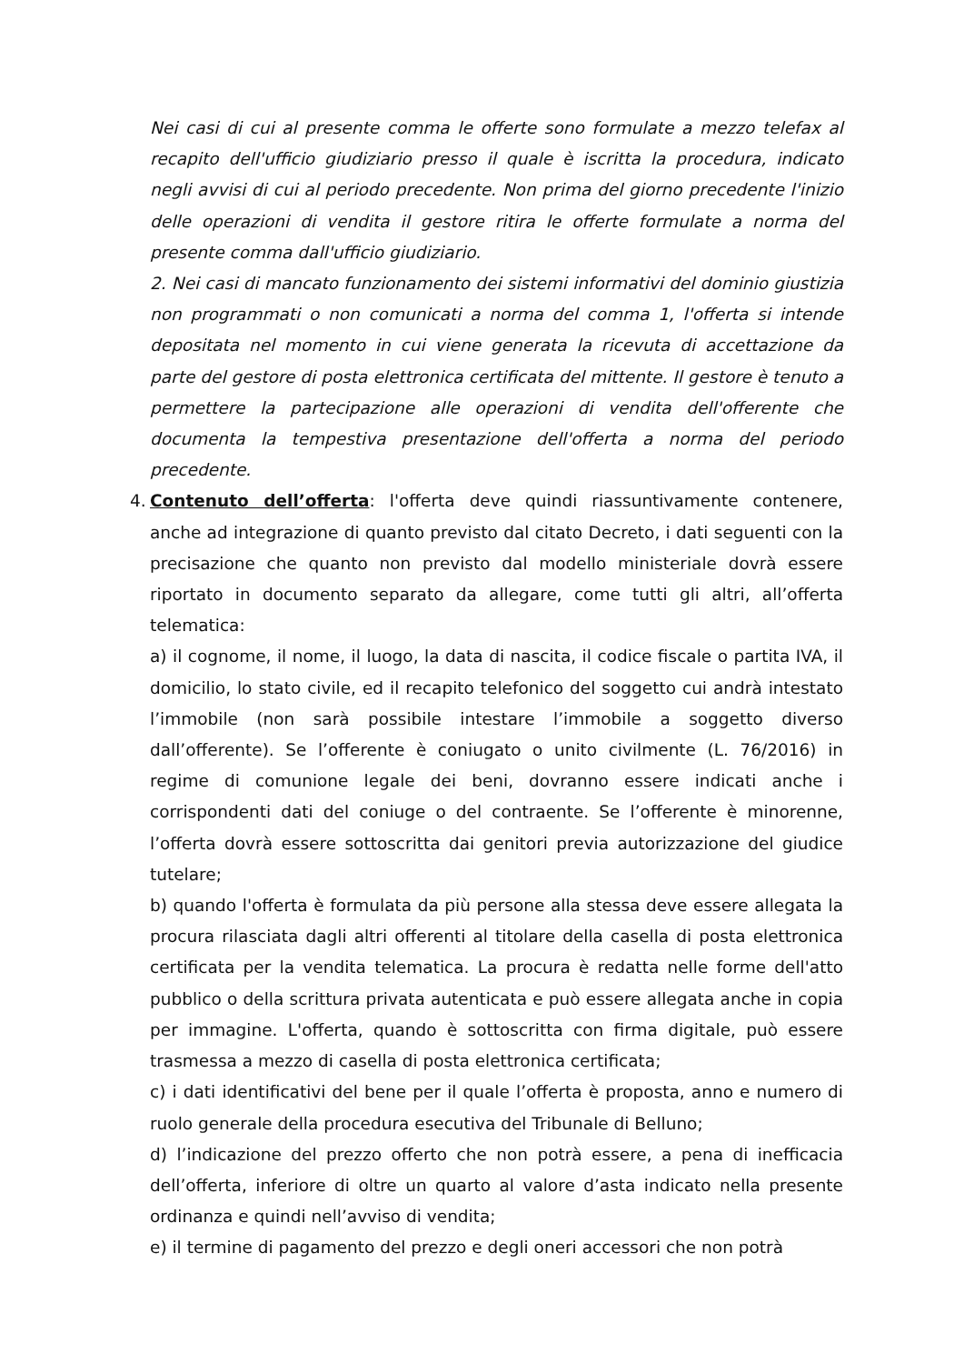Nei casi di cui al presente comma le offerte sono formulate a mezzo telefax al recapito dell'ufficio giudiziario presso il quale è iscritta la procedura, indicato negli avvisi di cui al periodo precedente. Non prima del giorno precedente l'inizio delle operazioni di vendita il gestore ritira le offerte formulate a norma del presente comma dall'ufficio giudiziario.
2. Nei casi di mancato funzionamento dei sistemi informativi del dominio giustizia non programmati o non comunicati a norma del comma 1, l'offerta si intende depositata nel momento in cui viene generata la ricevuta di accettazione da parte del gestore di posta elettronica certificata del mittente. Il gestore è tenuto a permettere la partecipazione alle operazioni di vendita dell'offerente che documenta la tempestiva presentazione dell'offerta a norma del periodo precedente.
4.
Contenuto dell’offerta: l'offerta deve quindi riassuntivamente contenere, anche ad integrazione di quanto previsto dal citato Decreto, i dati seguenti con la precisazione che quanto non previsto dal modello ministeriale dovrà essere riportato in documento separato da allegare, come tutti gli altri, all’offerta telematica:
a) il cognome, il nome, il luogo, la data di nascita, il codice fiscale o partita IVA, il domicilio, lo stato civile, ed il recapito telefonico del soggetto cui andrà intestato l’immobile (non sarà possibile intestare l’immobile a soggetto diverso dall’offerente). Se l’offerente è coniugato o unito civilmente (L. 76/2016) in regime di comunione legale dei beni, dovranno essere indicati anche i corrispondenti dati del coniuge o del contraente. Se l’offerente è minorenne, l’offerta dovrà essere sottoscritta dai genitori previa autorizzazione del giudice tutelare;
b) quando l'offerta è formulata da più persone alla stessa deve essere allegata la procura rilasciata dagli altri offerenti al titolare della casella di posta elettronica certificata per la vendita telematica. La procura è redatta nelle forme dell'atto pubblico o della scrittura privata autenticata e può essere allegata anche in copia per immagine. L'offerta, quando è sottoscritta con firma digitale, può essere trasmessa a mezzo di casella di posta elettronica certificata;
c) i dati identificativi del bene per il quale l’offerta è proposta, anno e numero di ruolo generale della procedura esecutiva del Tribunale di Belluno;
d) l’indicazione del prezzo offerto che non potrà essere, a pena di inefficacia dell’offerta, inferiore di oltre un quarto al valore d’asta indicato nella presente ordinanza e quindi nell’avviso di vendita;
e) il termine di pagamento del prezzo e degli oneri accessori che non potrà